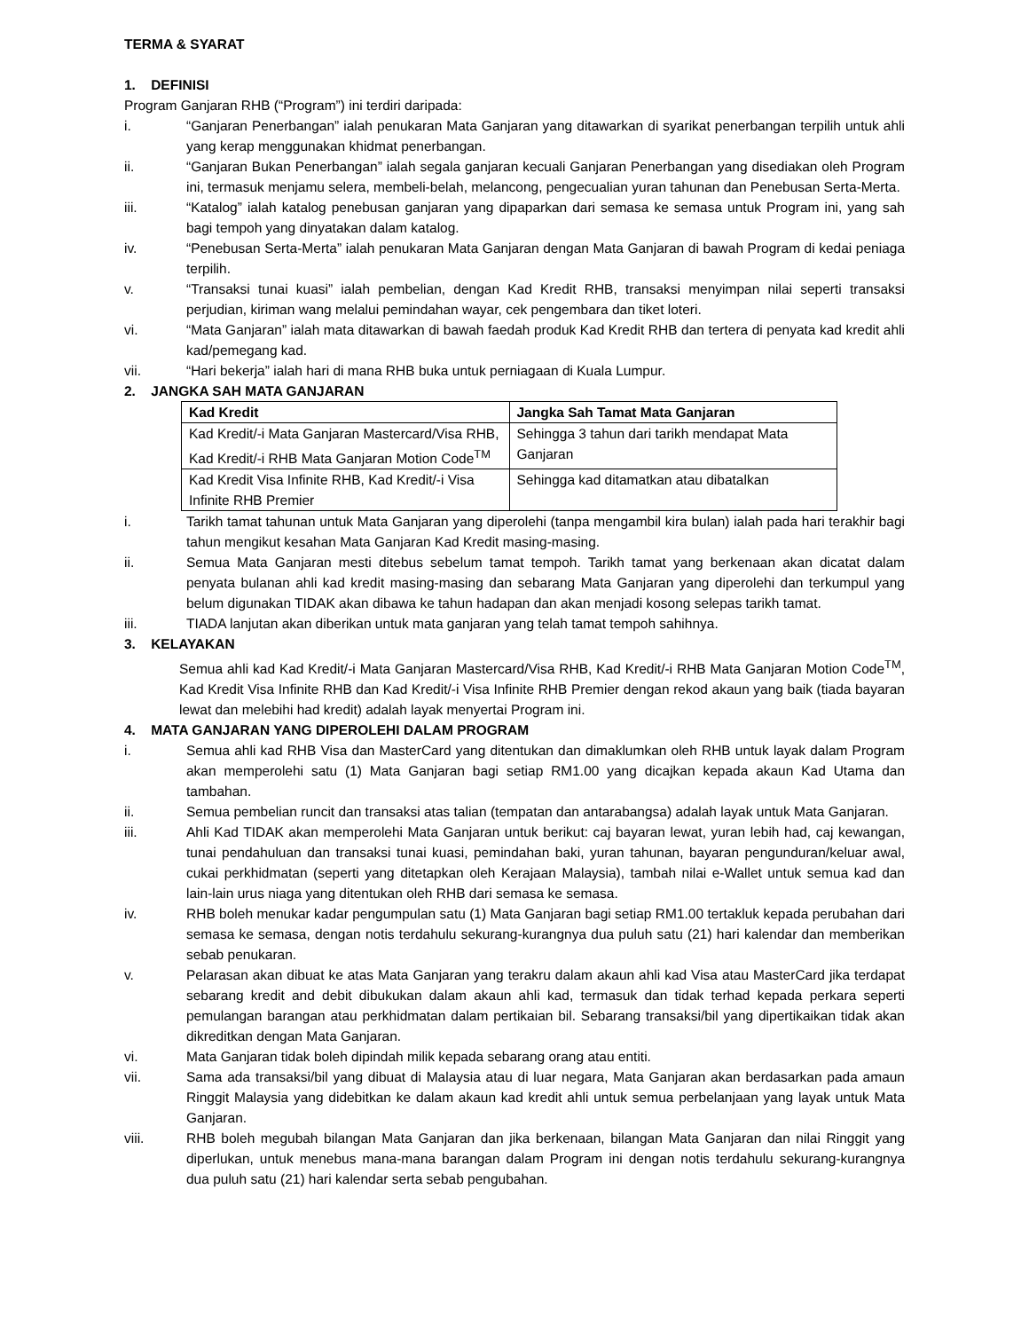TERMA & SYARAT
1. DEFINISI
Program Ganjaran RHB (“Program”) ini terdiri daripada:
i. “Ganjaran Penerbangan” ialah penukaran Mata Ganjaran yang ditawarkan di syarikat penerbangan terpilih untuk ahli yang kerap menggunakan khidmat penerbangan.
ii. “Ganjaran Bukan Penerbangan” ialah segala ganjaran kecuali Ganjaran Penerbangan yang disediakan oleh Program ini, termasuk menjamu selera, membeli-belah, melancong, pengecualian yuran tahunan dan Penebusan Serta-Merta.
iii. “Katalog” ialah katalog penebusan ganjaran yang dipaparkan dari semasa ke semasa untuk Program ini, yang sah bagi tempoh yang dinyatakan dalam katalog.
iv. “Penebusan Serta-Merta” ialah penukaran Mata Ganjaran dengan Mata Ganjaran di bawah Program di kedai peniaga terpilih.
v. “Transaksi tunai kuasi” ialah pembelian, dengan Kad Kredit RHB, transaksi menyimpan nilai seperti transaksi perjudian, kiriman wang melalui pemindahan wayar, cek pengembara dan tiket loteri.
vi. “Mata Ganjaran” ialah mata ditawarkan di bawah faedah produk Kad Kredit RHB dan tertera di penyata kad kredit ahli kad/pemegang kad.
vii. “Hari bekerja” ialah hari di mana RHB buka untuk perniagaan di Kuala Lumpur.
2. JANGKA SAH MATA GANJARAN
| Kad Kredit | Jangka Sah Tamat Mata Ganjaran |
| --- | --- |
| Kad Kredit/-i Mata Ganjaran Mastercard/Visa RHB, Kad Kredit/-i RHB Mata Ganjaran Motion Code<sup>TM</sup> | Sehingga 3 tahun dari tarikh mendapat Mata Ganjaran |
| Kad Kredit Visa Infinite RHB, Kad Kredit/-i Visa Infinite RHB Premier | Sehingga kad ditamatkan atau dibatalkan |
i. Tarikh tamat tahunan untuk Mata Ganjaran yang diperolehi (tanpa mengambil kira bulan) ialah pada hari terakhir bagi tahun mengikut kesahan Mata Ganjaran Kad Kredit masing-masing.
ii. Semua Mata Ganjaran mesti ditebus sebelum tamat tempoh. Tarikh tamat yang berkenaan akan dicatat dalam penyata bulanan ahli kad kredit masing-masing dan sebarang Mata Ganjaran yang diperolehi dan terkumpul yang belum digunakan TIDAK akan dibawa ke tahun hadapan dan akan menjadi kosong selepas tarikh tamat.
iii. TIADA lanjutan akan diberikan untuk mata ganjaran yang telah tamat tempoh sahihnya.
3. KELAYAKAN
Semua ahli kad Kad Kredit/-i Mata Ganjaran Mastercard/Visa RHB, Kad Kredit/-i RHB Mata Ganjaran Motion Code<sup>TM</sup>, Kad Kredit Visa Infinite RHB dan Kad Kredit/-i Visa Infinite RHB Premier dengan rekod akaun yang baik (tiada bayaran lewat dan melebihi had kredit) adalah layak menyertai Program ini.
4. MATA GANJARAN YANG DIPEROLEHI DALAM PROGRAM
i. Semua ahli kad RHB Visa dan MasterCard yang ditentukan dan dimaklumkan oleh RHB untuk layak dalam Program akan memperolehi satu (1) Mata Ganjaran bagi setiap RM1.00 yang dicajkan kepada akaun Kad Utama dan tambahan.
ii. Semua pembelian runcit dan transaksi atas talian (tempatan dan antarabangsa) adalah layak untuk Mata Ganjaran.
iii. Ahli Kad TIDAK akan memperolehi Mata Ganjaran untuk berikut: caj bayaran lewat, yuran lebih had, caj kewangan, tunai pendahuluan dan transaksi tunai kuasi, pemindahan baki, yuran tahunan, bayaran pengunduran/keluar awal, cukai perkhidmatan (seperti yang ditetapkan oleh Kerajaan Malaysia), tambah nilai e-Wallet untuk semua kad dan lain-lain urus niaga yang ditentukan oleh RHB dari semasa ke semasa.
iv. RHB boleh menukar kadar pengumpulan satu (1) Mata Ganjaran bagi setiap RM1.00 tertakluk kepada perubahan dari semasa ke semasa, dengan notis terdahulu sekurang-kurangnya dua puluh satu (21) hari kalendar dan memberikan sebab penukaran.
v. Pelarasan akan dibuat ke atas Mata Ganjaran yang terakru dalam akaun ahli kad Visa atau MasterCard jika terdapat sebarang kredit and debit dibukukan dalam akaun ahli kad, termasuk dan tidak terhad kepada perkara seperti pemulangan barangan atau perkhidmatan dalam pertikaian bil. Sebarang transaksi/bil yang dipertikaikan tidak akan dikreditkan dengan Mata Ganjaran.
vi. Mata Ganjaran tidak boleh dipindah milik kepada sebarang orang atau entiti.
vii. Sama ada transaksi/bil yang dibuat di Malaysia atau di luar negara, Mata Ganjaran akan berdasarkan pada amaun Ringgit Malaysia yang didebitkan ke dalam akaun kad kredit ahli untuk semua perbelanjaan yang layak untuk Mata Ganjaran.
viii. RHB boleh megubah bilangan Mata Ganjaran dan jika berkenaan, bilangan Mata Ganjaran dan nilai Ringgit yang diperlukan, untuk menebus mana-mana barangan dalam Program ini dengan notis terdahulu sekurang-kurangnya dua puluh satu (21) hari kalendar serta sebab pengubahan.